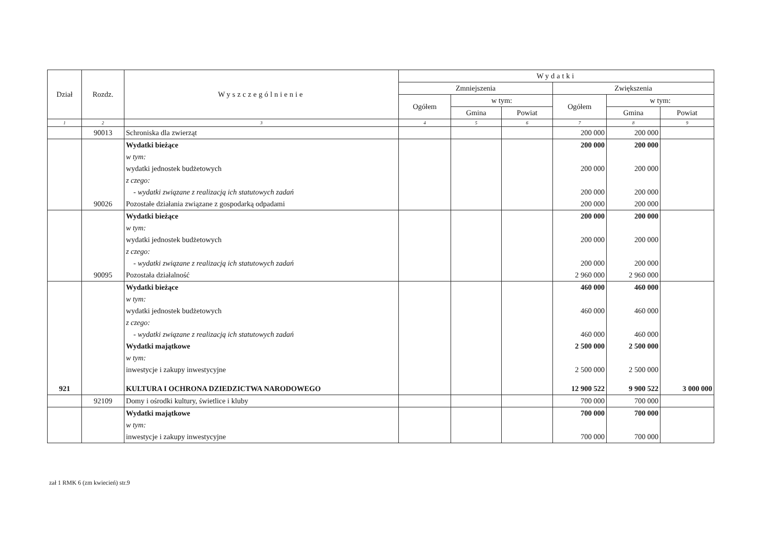| Dział | Rozdz. | Wyszczególnienie | Wydatki | | | | | |
| --- | --- | --- | --- | --- | --- | --- | --- | --- |
| | | | Zmniejszenia | | | Zwiększenia | | |
| | | | Ogółem | w tym: | | Ogółem | w tym: | |
| | | | | Gmina | Powiat | | Gmina | Powiat |
| 1 | 2 | 3 | 4 | 5 | 6 | 7 | 8 | 9 |
| | 90013 | Schroniska dla zwierząt | | | | 200 000 | 200 000 | |
| | | Wydatki bieżące | | | | 200 000 | 200 000 | |
| | | w tym: | | | | | | |
| | | wydatki jednostek budżetowych | | | | 200 000 | 200 000 | |
| | | z czego: | | | | | | |
| | | - wydatki związane z realizacją ich statutowych zadań | | | | 200 000 | 200 000 | |
| | 90026 | Pozostałe działania związane z gospodarką odpadami | | | | 200 000 | 200 000 | |
| | | Wydatki bieżące | | | | 200 000 | 200 000 | |
| | | w tym: | | | | | | |
| | | wydatki jednostek budżetowych | | | | 200 000 | 200 000 | |
| | | z czego: | | | | | | |
| | | - wydatki związane z realizacją ich statutowych zadań | | | | 200 000 | 200 000 | |
| | 90095 | Pozostała działalność | | | | 2 960 000 | 2 960 000 | |
| | | Wydatki bieżące | | | | 460 000 | 460 000 | |
| | | w tym: | | | | | | |
| | | wydatki jednostek budżetowych | | | | 460 000 | 460 000 | |
| | | z czego: | | | | | | |
| | | - wydatki związane z realizacją ich statutowych zadań | | | | 460 000 | 460 000 | |
| | | Wydatki majątkowe | | | | 2 500 000 | 2 500 000 | |
| | | w tym: | | | | | | |
| | | inwestycje i zakupy inwestycyjne | | | | 2 500 000 | 2 500 000 | |
| 921 | | KULTURA I OCHRONA DZIEDZICTWA NARODOWEGO | | | | 12 900 522 | 9 900 522 | 3 000 000 |
| | 92109 | Domy i ośrodki kultury, świetlice i kluby | | | | 700 000 | 700 000 | |
| | | Wydatki majątkowe | | | | 700 000 | 700 000 | |
| | | w tym: | | | | | | |
| | | inwestycje i zakupy inwestycyjne | | | | 700 000 | 700 000 | |
zał 1 RMK 6 (zm kwiecień) str.9